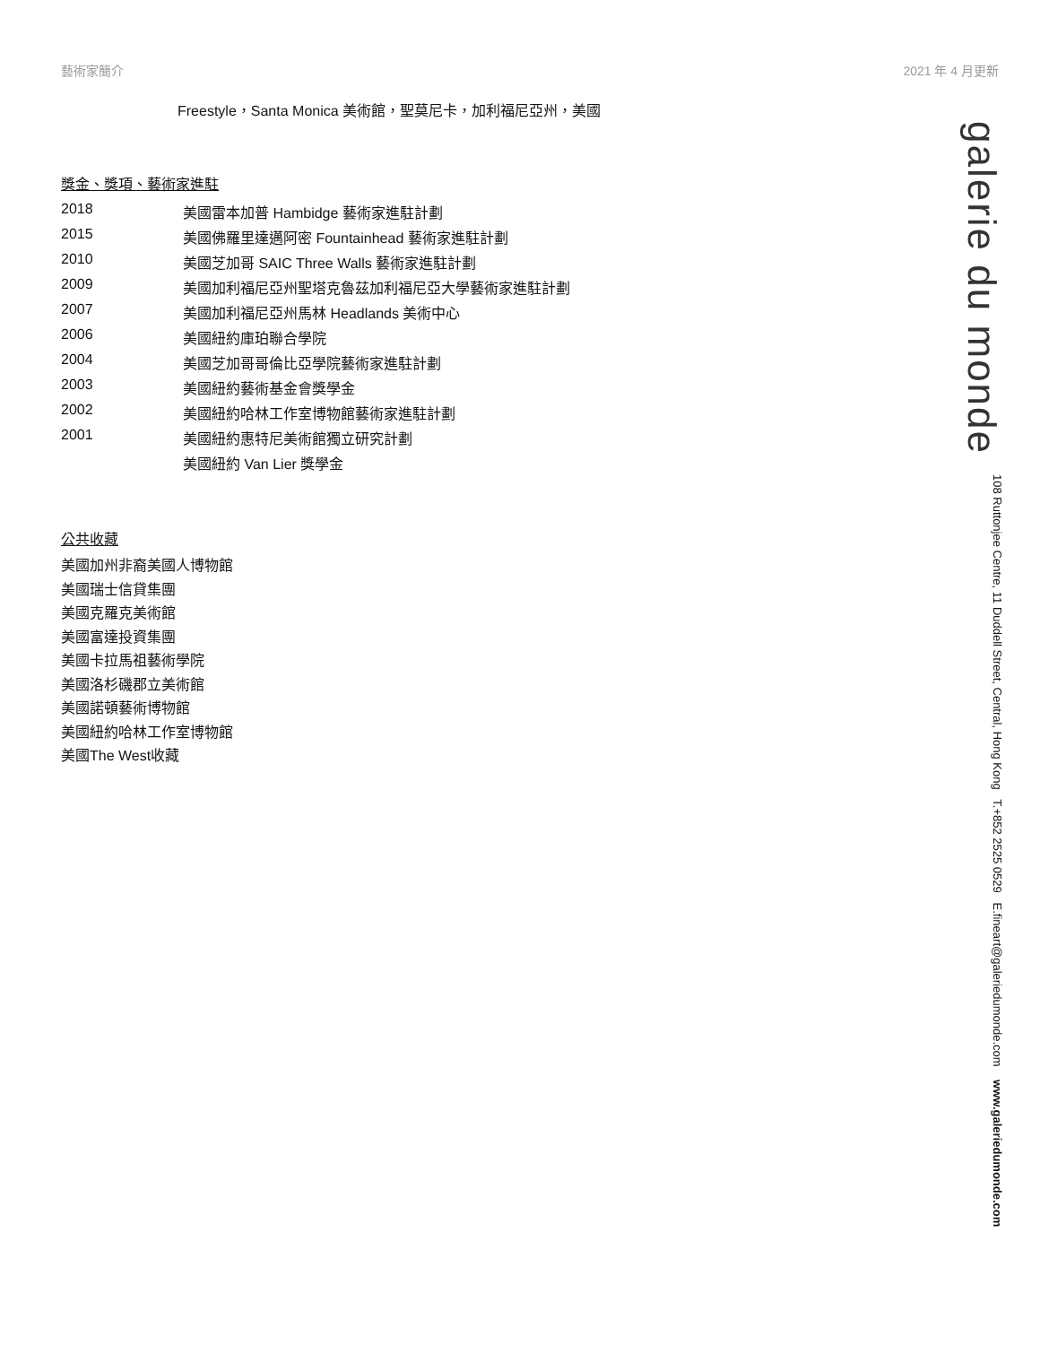藝術家簡介 2021 年 4 月更新
Freestyle，Santa Monica 美術館，聖莫尼卡，加利福尼亞州，美國
獎金、獎項、藝術家進駐
| 2018 | 美國雷本加普 Hambidge 藝術家進駐計劃 |
| 2015 | 美國佛羅里達邁阿密 Fountainhead 藝術家進駐計劃 |
| 2010 | 美國芝加哥 SAIC Three Walls 藝術家進駐計劃 |
| 2009 | 美國加利福尼亞州聖塔克魯茲加利福尼亞大學藝術家進駐計劃 |
| 2007 | 美國加利福尼亞州馬林 Headlands 美術中心 |
| 2006 | 美國紐約庫珀聯合學院 |
| 2004 | 美國芝加哥哥倫比亞學院藝術家進駐計劃 |
| 2003 | 美國紐約藝術基金會獎學金 |
| 2002 | 美國紐約哈林工作室博物館藝術家進駐計劃 |
| 2001 | 美國紐約惠特尼美術館獨立研究計劃 |
| | 美國紐約 Van Lier 獎學金 |
公共收藏
美國加州非裔美國人博物館
美國瑞士信貸集團
美國克羅克美術館
美國富達投資集團
美國卡拉馬祖藝術學院
美國洛杉磯郡立美術館
美國諾頓藝術博物館
美國紐約哈林工作室博物館
美國The West收藏
galerie du monde
108 Ruttonjee Centre, 11 Duddell Street, Central, Hong Kong T.+852 2525 0529 E.fineart@galeriedumonde.com www.galeriedumonde.com